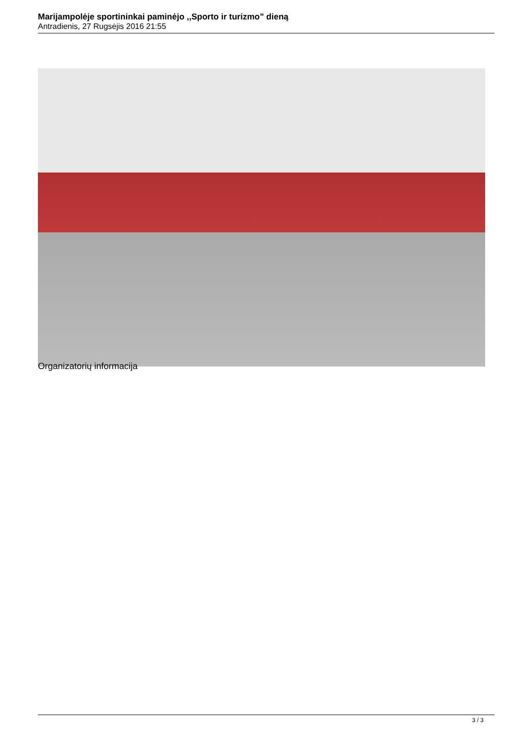Marijampolėje sportininkai paminėjo ,,Sporto ir turizmo” dieną
Antradienis, 27 Rugsėjis 2016 21:55
Organizatorių informacija
3 / 3